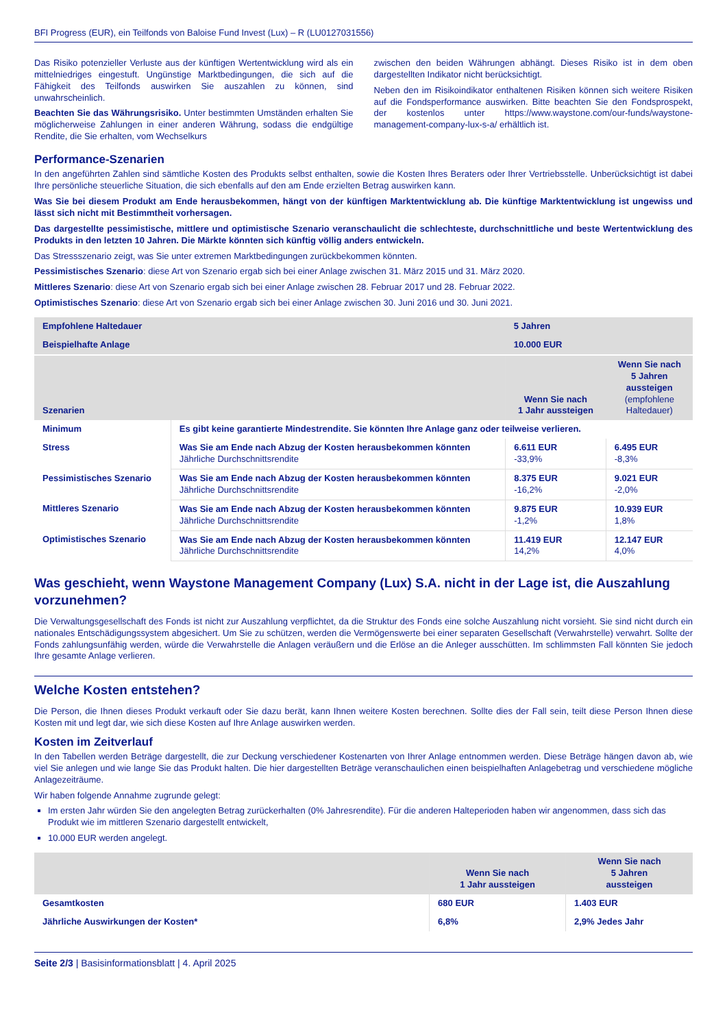BFI Progress (EUR), ein Teilfonds von Baloise Fund Invest (Lux) – R (LU0127031556)
Das Risiko potenzieller Verluste aus der künftigen Wertentwicklung wird als ein mittelniedriges eingestuft. Ungünstige Marktbedingungen, die sich auf die Fähigkeit des Teilfonds auswirken Sie auszahlen zu können, sind unwahrscheinlich.
Beachten Sie das Währungsrisiko. Unter bestimmten Umständen erhalten Sie möglicherweise Zahlungen in einer anderen Währung, sodass die endgültige Rendite, die Sie erhalten, vom Wechselkurs
zwischen den beiden Währungen abhängt. Dieses Risiko ist in dem oben dargestellten Indikator nicht berücksichtigt.
Neben den im Risikoindikator enthaltenen Risiken können sich weitere Risiken auf die Fondsperformance auswirken. Bitte beachten Sie den Fondsprospekt, der kostenlos unter https://www.waystone.com/our-funds/waystone-management-company-lux-s-a/ erhältlich ist.
Performance-Szenarien
In den angeführten Zahlen sind sämtliche Kosten des Produkts selbst enthalten, sowie die Kosten Ihres Beraters oder Ihrer Vertriebsstelle. Unberücksichtigt ist dabei Ihre persönliche steuerliche Situation, die sich ebenfalls auf den am Ende erzielten Betrag auswirken kann.
Was Sie bei diesem Produkt am Ende herausbekommen, hängt von der künftigen Marktentwicklung ab. Die künftige Marktentwicklung ist ungewiss und lässt sich nicht mit Bestimmtheit vorhersagen.
Das dargestellte pessimistische, mittlere und optimistische Szenario veranschaulicht die schlechteste, durchschnittliche und beste Wertentwicklung des Produkts in den letzten 10 Jahren. Die Märkte könnten sich künftig völlig anders entwickeln.
Das Stressszenario zeigt, was Sie unter extremen Marktbedingungen zurückbekommen könnten.
Pessimistisches Szenario: diese Art von Szenario ergab sich bei einer Anlage zwischen 31. März 2015 und 31. März 2020.
Mittleres Szenario: diese Art von Szenario ergab sich bei einer Anlage zwischen 28. Februar 2017 und 28. Februar 2022.
Optimistisches Szenario: diese Art von Szenario ergab sich bei einer Anlage zwischen 30. Juni 2016 und 30. Juni 2021.
| Empfohlene Haltedauer | | 5 Jahren | |
| --- | --- | --- | --- |
| Beispielhafte Anlage | | 10.000 EUR | |
| Szenarien | | Wenn Sie nach 1 Jahr aussteigen | Wenn Sie nach 5 Jahren aussteigen (empfohlene Haltedauer) |
| Minimum | Es gibt keine garantierte Mindestrendite. Sie könnten Ihre Anlage ganz oder teilweise verlieren. | | |
| Stress | Was Sie am Ende nach Abzug der Kosten herausbekommen könnten Jährliche Durchschnittsrendite | 6.611 EUR -33,9% | 6.495 EUR -8,3% |
| Pessimistisches Szenario | Was Sie am Ende nach Abzug der Kosten herausbekommen könnten Jährliche Durchschnittsrendite | 8.375 EUR -16,2% | 9.021 EUR -2,0% |
| Mittleres Szenario | Was Sie am Ende nach Abzug der Kosten herausbekommen könnten Jährliche Durchschnittsrendite | 9.875 EUR -1,2% | 10.939 EUR 1,8% |
| Optimistisches Szenario | Was Sie am Ende nach Abzug der Kosten herausbekommen könnten Jährliche Durchschnittsrendite | 11.419 EUR 14,2% | 12.147 EUR 4,0% |
Was geschieht, wenn Waystone Management Company (Lux) S.A. nicht in der Lage ist, die Auszahlung vorzunehmen?
Die Verwaltungsgesellschaft des Fonds ist nicht zur Auszahlung verpflichtet, da die Struktur des Fonds eine solche Auszahlung nicht vorsieht. Sie sind nicht durch ein nationales Entschädigungssystem abgesichert. Um Sie zu schützen, werden die Vermögenswerte bei einer separaten Gesellschaft (Verwahrstelle) verwahrt. Sollte der Fonds zahlungsunfähig werden, würde die Verwahrstelle die Anlagen veräußern und die Erlöse an die Anleger ausschütten. Im schlimmsten Fall könnten Sie jedoch Ihre gesamte Anlage verlieren.
Welche Kosten entstehen?
Die Person, die Ihnen dieses Produkt verkauft oder Sie dazu berät, kann Ihnen weitere Kosten berechnen. Sollte dies der Fall sein, teilt diese Person Ihnen diese Kosten mit und legt dar, wie sich diese Kosten auf Ihre Anlage auswirken werden.
Kosten im Zeitverlauf
In den Tabellen werden Beträge dargestellt, die zur Deckung verschiedener Kostenarten von Ihrer Anlage entnommen werden. Diese Beträge hängen davon ab, wie viel Sie anlegen und wie lange Sie das Produkt halten. Die hier dargestellten Beträge veranschaulichen einen beispielhaften Anlagebetrag und verschiedene mögliche Anlagezeiträume.
Wir haben folgende Annahme zugrunde gelegt:
Im ersten Jahr würden Sie den angelegten Betrag zurückerhalten (0% Jahresrendite). Für die anderen Halteperioden haben wir angenommen, dass sich das Produkt wie im mittleren Szenario dargestellt entwickelt,
10.000 EUR werden angelegt.
| | Wenn Sie nach 1 Jahr aussteigen | Wenn Sie nach 5 Jahren aussteigen |
| --- | --- | --- |
| Gesamtkosten | 680 EUR | 1.403 EUR |
| Jährliche Auswirkungen der Kosten* | 6,8% | 2,9% Jedes Jahr |
Seite 2/3 | Basisinformationsblatt | 4. April 2025